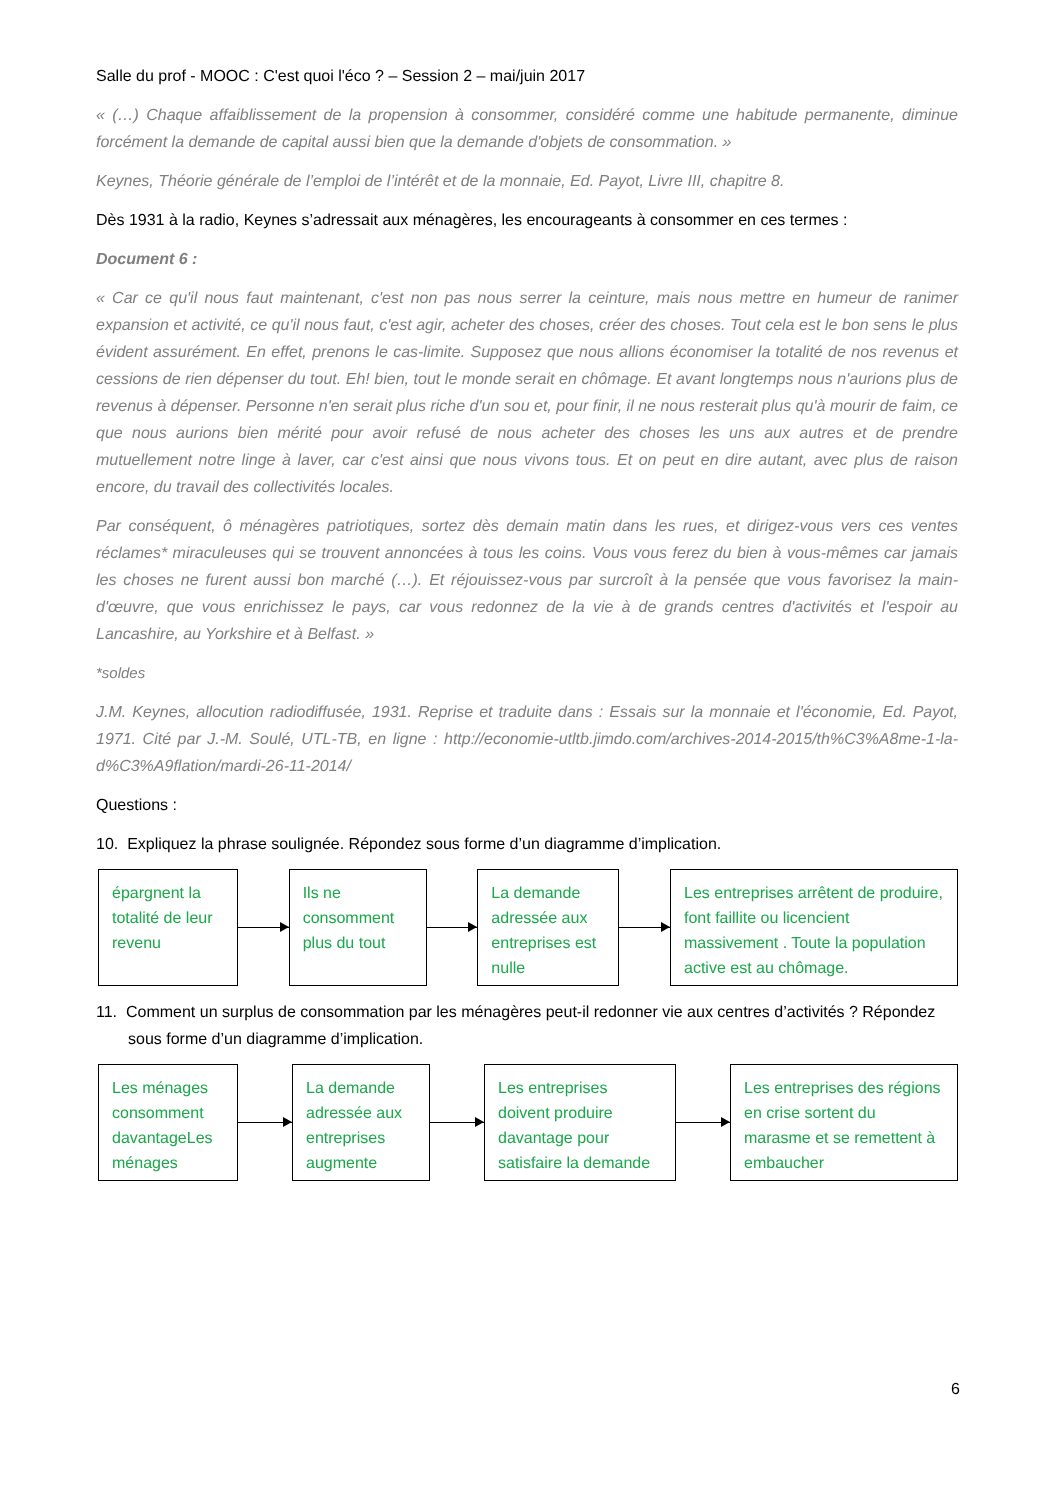Salle du prof - MOOC : C'est quoi l'éco ? – Session 2 – mai/juin 2017
« (…) Chaque affaiblissement de la propension à consommer, considéré comme une habitude permanente, diminue forcément la demande de capital aussi bien que la demande d'objets de consommation. »
Keynes, Théorie générale de l’emploi de l’intérêt et de la monnaie, Ed. Payot, Livre III, chapitre 8.
Dès 1931 à la radio, Keynes s’adressait aux ménagères, les encourageants à consommer en ces termes :
Document 6 :
« Car ce qu'il nous faut maintenant, c'est non pas nous serrer la ceinture, mais nous mettre en humeur de ranimer expansion et activité, ce qu'il nous faut, c'est agir, acheter des choses, créer des choses. Tout cela est le bon sens le plus évident assurément. En effet, prenons le cas-limite. Supposez que nous allions économiser la totalité de nos revenus et cessions de rien dépenser du tout. Eh! bien, tout le monde serait en chômage. Et avant longtemps nous n'aurions plus de revenus à dépenser. Personne n'en serait plus riche d'un sou et, pour finir, il ne nous resterait plus qu'à mourir de faim, ce que nous aurions bien mérité pour avoir refusé de nous acheter des choses les uns aux autres et de prendre mutuellement notre linge à laver, car c'est ainsi que nous vivons tous. Et on peut en dire autant, avec plus de raison encore, du travail des collectivités locales.
Par conséquent, ô ménagères patriotiques, sortez dès demain matin dans les rues, et dirigez-vous vers ces ventes réclames* miraculeuses qui se trouvent annoncées à tous les coins. Vous vous ferez du bien à vous-mêmes car jamais les choses ne furent aussi bon marché (…). Et réjouissez-vous par surcroît à la pensée que vous favorisez la main-d'œuvre, que vous enrichissez le pays, car vous redonnez de la vie à de grands centres d'activités et l'espoir au Lancashire, au Yorkshire et à Belfast. »
*soldes
J.M. Keynes, allocution radiodiffusée, 1931. Reprise et traduite dans : Essais sur la monnaie et l'économie, Ed. Payot, 1971. Cité par J.-M. Soulé, UTL-TB, en ligne : http://economie-utltb.jimdo.com/archives-2014-2015/th%C3%A8me-1-la-d%C3%A9flation/mardi-26-11-2014/
Questions :
10. Expliquez la phrase soulignée. Répondez sous forme d’un diagramme d’implication.
épargnent la totalité de leur revenu
Ils ne consomment plus du tout
La demande adressée aux entreprises est nulle
Les entreprises arrêtent de produire, font faillite ou licencient massivement . Toute la population active est au chômage.
11. Comment un surplus de consommation par les ménagères peut-il redonner vie aux centres d’activités ? Répondez sous forme d’un diagramme d’implication.
Les ménages consomment davantageLes ménages
La demande adressée aux entreprises augmente
Les entreprises doivent produire davantage pour satisfaire la demande
Les entreprises des régions en crise sortent du marasme et se remettent à embaucher
6